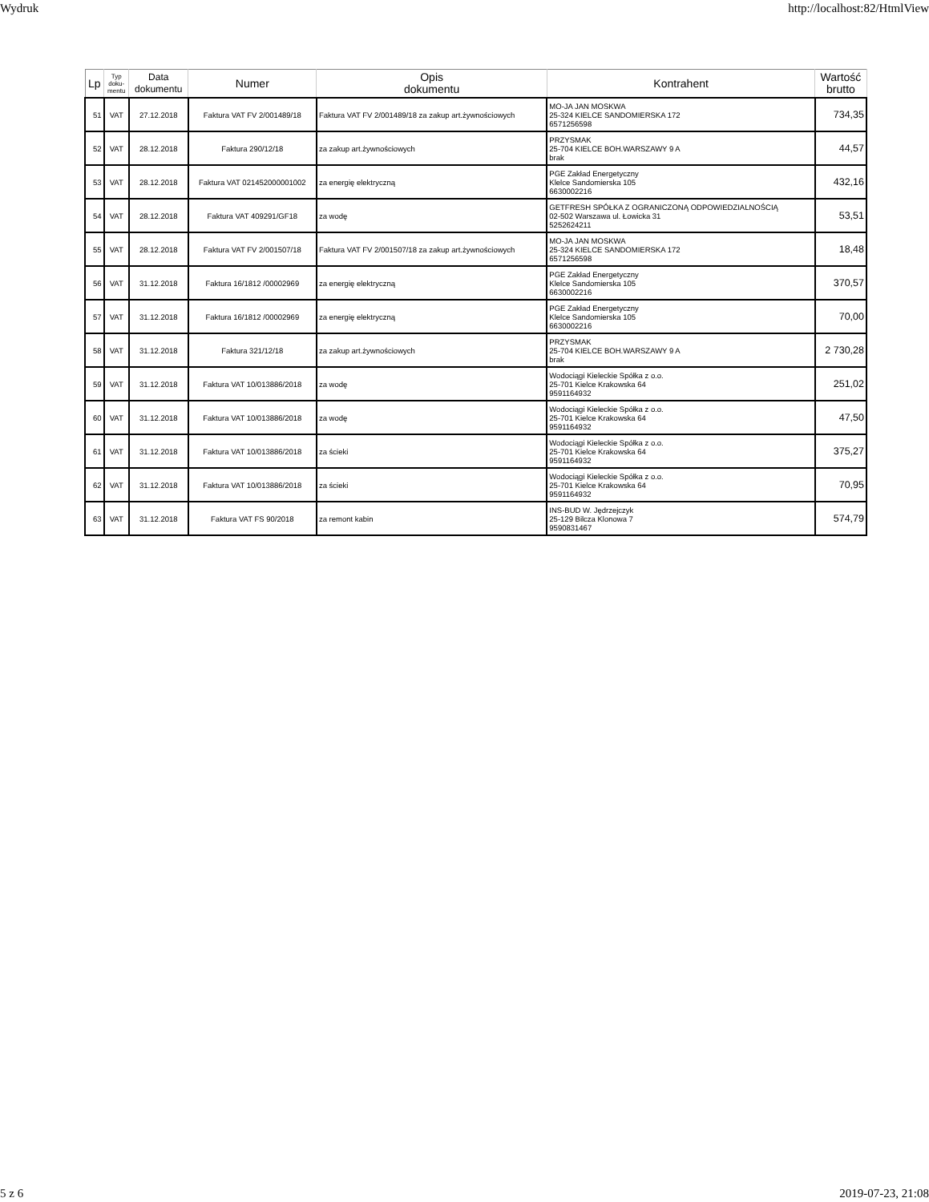Wydruk http://localhost:82/HtmlView
| Lp | Typ doku- mentu | Data dokumentu | Numer | Opis dokumentu | Kontrahent | Wartość brutto |
| --- | --- | --- | --- | --- | --- | --- |
| 51 | VAT | 27.12.2018 | Faktura VAT FV 2/001489/18 | Faktura VAT FV 2/001489/18 za zakup art.żywnościowych | MO-JA JAN MOSKWA 25-324 KIELCE SANDOMIERSKA 172 6571256598 | 734,35 |
| 52 | VAT | 28.12.2018 | Faktura 290/12/18 | za zakup art.żywnościowych | PRZYSMAK 25-704 KIELCE BOH.WARSZAWY 9 A brak | 44,57 |
| 53 | VAT | 28.12.2018 | Faktura VAT 021452000001002 | za energię elektryczną | PGE Zakład Energetyczny Klelce Sandomierska 105 6630002216 | 432,16 |
| 54 | VAT | 28.12.2018 | Faktura VAT 409291/GF18 | za wodę | GETFRESH SPÓŁKA Z OGRANICZONĄ ODPOWIEDZIALNOŚCIĄ 02-502 Warszawa ul. Łowicka 31 5252624211 | 53,51 |
| 55 | VAT | 28.12.2018 | Faktura VAT FV 2/001507/18 | Faktura VAT FV 2/001507/18 za zakup art.żywnościowych | MO-JA JAN MOSKWA 25-324 KIELCE SANDOMIERSKA 172 6571256598 | 18,48 |
| 56 | VAT | 31.12.2018 | Faktura 16/1812 /00002969 | za energię elektryczną | PGE Zakład Energetyczny Klelce Sandomierska 105 6630002216 | 370,57 |
| 57 | VAT | 31.12.2018 | Faktura 16/1812 /00002969 | za energię elektryczną | PGE Zakład Energetyczny Klelce Sandomierska 105 6630002216 | 70,00 |
| 58 | VAT | 31.12.2018 | Faktura 321/12/18 | za zakup art.żywnościowych | PRZYSMAK 25-704 KIELCE BOH.WARSZAWY 9 A brak | 2 730,28 |
| 59 | VAT | 31.12.2018 | Faktura VAT 10/013886/2018 | za wodę | Wodociągi Kieleckie Spółka z o.o. 25-701 Kielce Krakowska 64 9591164932 | 251,02 |
| 60 | VAT | 31.12.2018 | Faktura VAT 10/013886/2018 | za wodę | Wodociągi Kieleckie Spółka z o.o. 25-701 Kielce Krakowska 64 9591164932 | 47,50 |
| 61 | VAT | 31.12.2018 | Faktura VAT 10/013886/2018 | za ścieki | Wodociągi Kieleckie Spółka z o.o. 25-701 Kielce Krakowska 64 9591164932 | 375,27 |
| 62 | VAT | 31.12.2018 | Faktura VAT 10/013886/2018 | za ścieki | Wodociągi Kieleckie Spółka z o.o. 25-701 Kielce Krakowska 64 9591164932 | 70,95 |
| 63 | VAT | 31.12.2018 | Faktura VAT FS 90/2018 | za remont kabin | INS-BUD W. Jędrzejczyk 25-129 Bilcza Klonowa 7 9590831467 | 574,79 |
5 z 6 2019-07-23, 21:08